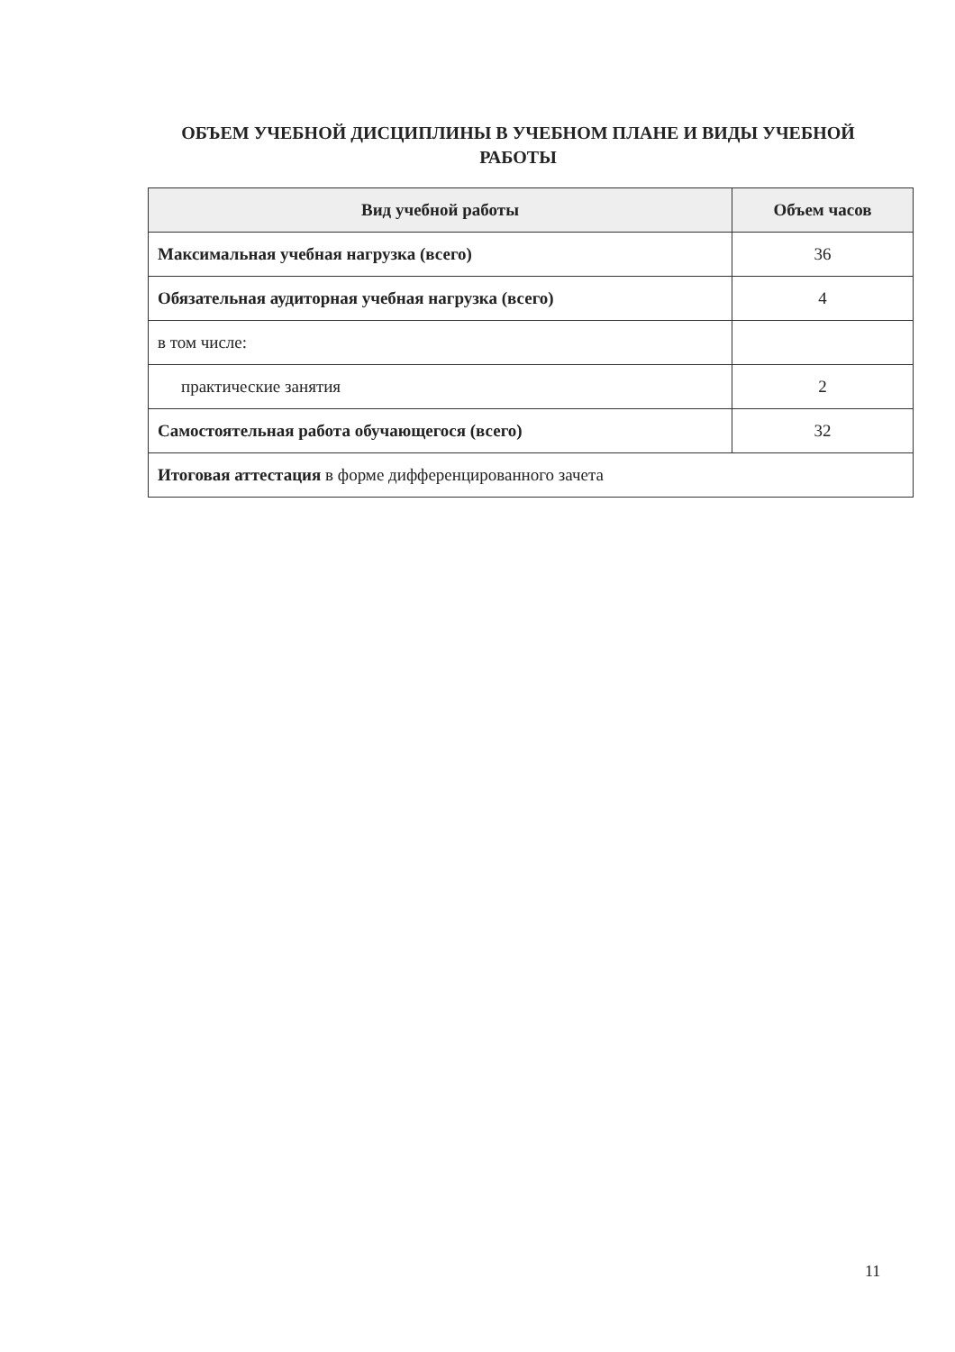ОБЪЕМ УЧЕБНОЙ ДИСЦИПЛИНЫ В УЧЕБНОМ ПЛАНЕ И ВИДЫ УЧЕБНОЙ РАБОТЫ
| Вид учебной работы | Объем часов |
| --- | --- |
| Максимальная учебная нагрузка (всего) | 36 |
| Обязательная аудиторная учебная нагрузка (всего) | 4 |
| в том числе: | |
| практические занятия | 2 |
| Самостоятельная работа обучающегося (всего) | 32 |
| Итоговая аттестация в форме дифференцированного зачета | |
11